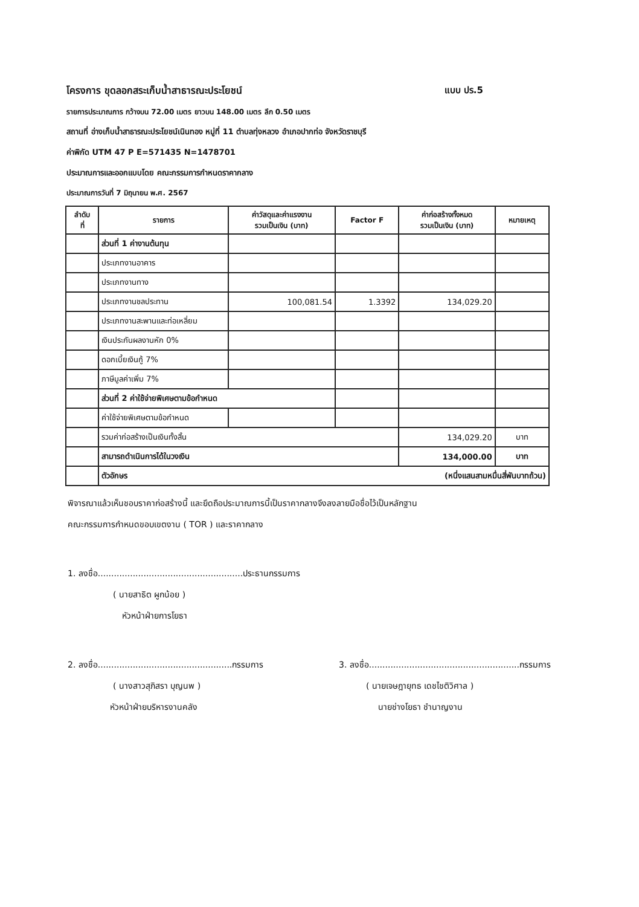โครงการ ขุดลอกสระเก็บน้ำสาธารณะประโยชน์
แบบ ปร.5
รายการประมาณการ กว้างบน 72.00 เมตร ยาวบน 148.00 เมตร ลึก 0.50 เมตร
สถานที่ อ่างเก็บน้ำสาธารณะประโยชน์เนินทอง หมู่ที่ 11 ตำบลทุ่งหลวง อำเภอปากท่อ จังหวัดราชบุรี
ค่าพิกัด UTM 47 P E=571435 N=1478701
ประมาณการและออกแบบโดย คณะกรรมการกำหนดราคากลาง
ประมาณการวันที่ 7 มิถุนายน พ.ศ. 2567
| ลำดับ ที่ | รายการ | ค่าวัสดุและค่าแรงงาน รวมเป็นเงิน (บาท) | Factor F | ค่าก่อสร้างทั้งหมด รวมเป็นเงิน (บาท) | หมายเหตุ |
| --- | --- | --- | --- | --- | --- |
| | ส่วนที่ 1 ค่างานต้นทุน | | | | |
| | ประเภทงานอาคาร | | | | |
| | ประเภทงานทาง | | | | |
| | ประเภทงานชลประทาน | 100,081.54 | 1.3392 | 134,029.20 | |
| | ประเภทงานสะพานและท่อเหลี่ยม | | | | |
| | เงินประกันผลงานหัก 0% | | | | |
| | ดอกเบี้ยเงินกู้ 7% | | | | |
| | ภาษีมูลค่าเพิ่ม 7% | | | | |
| | ส่วนที่ 2 ค่าใช้จ่ายพิเศษตามข้อกำหนด | | | | |
| | ค่าใช้จ่ายพิเศษตามข้อกำหนด | | | | |
| | รวมค่าก่อสร้างเป็นเงินทั้งสิ้น | | | 134,029.20 | บาท |
| | สามารถดำเนินการได้ในวงเงิน | | | 134,000.00 | บาท |
| | ตัวอักษร (หนึ่งแสนสามหมื่นสี่พันบาทถ้วน) | | | | |
พิจารณาแล้วเห็นชอบราคาก่อสร้างนี้ และยึดถือประมาณการนี้เป็นราคากลางจึงลงลายมือชื่อไว้เป็นหลักฐาน
คณะกรรมการกำหนดขอบเขตงาน ( TOR ) และราคากลาง
1. ลงชื่อ......................................................ประธานกรรมการ
( นายสาธิต ผูกน้อย )
หัวหน้าฝ่ายการโยธา
2. ลงชื่อ..................................................กรรมการ
( นางสาวสุภิสรา บุญนพ )
หัวหน้าฝ่ายบริหารงานคลัง
3. ลงชื่อ........................................................กรรมการ
( นายเจษฎายุทธ เดชไชติวิศาล )
นายช่างโยธา ชำนาญงาน